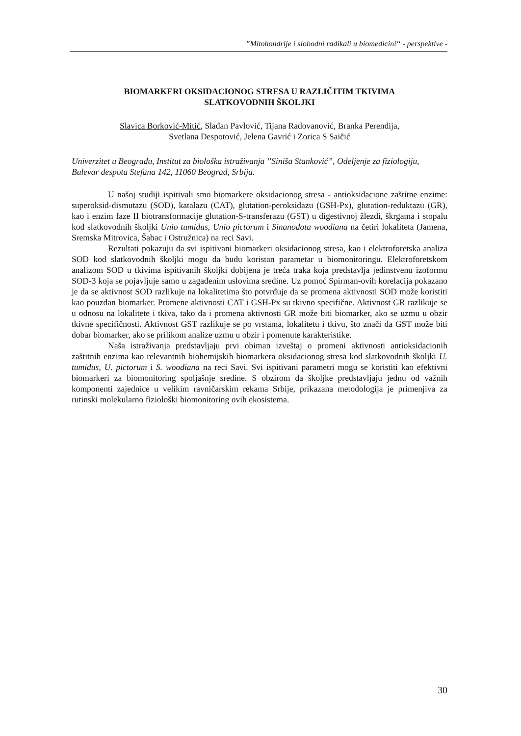”Mitohondrije i slobodni radikali u biomedicini“ - perspektive -
BIOMARKERI OKSIDACIONOG STRESA U RAZLIČITIM TKIVIMA
SLATKOVODNIH ŠKOLJKI
Slavica Borković-Mitić, Slađan Pavlović, Tijana Radovanović, Branka Perendija,
Svetlana Despotović, Jelena Gavrić i Zorica S Saičić
Univerzitet u Beogradu, Institut za biološka istraživanja ”Siniša Stanković”, Odeljenje za fiziologiju, Bulevar despota Stefana 142, 11060 Beograd, Srbija.
U našoj studiji ispitivali smo biomarkere oksidacionog stresa - antioksidacione zaštitne enzime: superoksid-dismutazu (SOD), katalazu (CAT), glutation-peroksidazu (GSH-Px), glutation-reduktazu (GR), kao i enzim faze II biotransformacije glutation-S-transferazu (GST) u digestivnoj žlezdi, škrgama i stopalu kod slatkovodnih školjki Unio tumidus, Unio pictorum i Sinanodota woodiana na četiri lokaliteta (Jamena, Sremska Mitrovica, Šabac i Ostružnica) na reci Savi.
Rezultati pokazuju da svi ispitivani biomarkeri oksidacionog stresa, kao i elektroforetska analiza SOD kod slatkovodnih školjki mogu da budu koristan parametar u biomonitoringu. Elektroforetskom analizom SOD u tkivima ispitivanih školjki dobijena je treća traka koja predstavlja jedinstvenu izoformu SOD-3 koja se pojavljuje samo u zagađenim uslovima sredine. Uz pomoć Spirman-ovih korelacija pokazano je da se aktivnost SOD razlikuje na lokalitetima što potvrđuje da se promena aktivnosti SOD može koristiti kao pouzdan biomarker. Promene aktivnosti CAT i GSH-Px su tkivno specifične. Aktivnost GR razlikuje se u odnosu na lokalitete i tkiva, tako da i promena aktivnosti GR može biti biomarker, ako se uzmu u obzir tkivne specifičnosti. Aktivnost GST razlikuje se po vrstama, lokalitetu i tkivu, što znači da GST može biti dobar biomarker, ako se prilikom analize uzmu u obzir i pomenute karakteristike.
Naša istraživanja predstavljaju prvi obiman izveštaj o promeni aktivnosti antioksidacionih zaštitnih enzima kao relevantnih biohemijskih biomarkera oksidacionog stresa kod slatkovodnih školjki U. tumidus, U. pictorum i S. woodiana na reci Savi. Svi ispitivani parametri mogu se koristiti kao efektivni biomarkeri za biomonitoring spoljašnje sredine. S obzirom da školjke predstavljaju jednu od važnih komponenti zajednice u velikim ravničarskim rekama Srbije, prikazana metodologija je primenjiva za rutinski molekularno fiziološki biomonitoring ovih ekosistema.
30